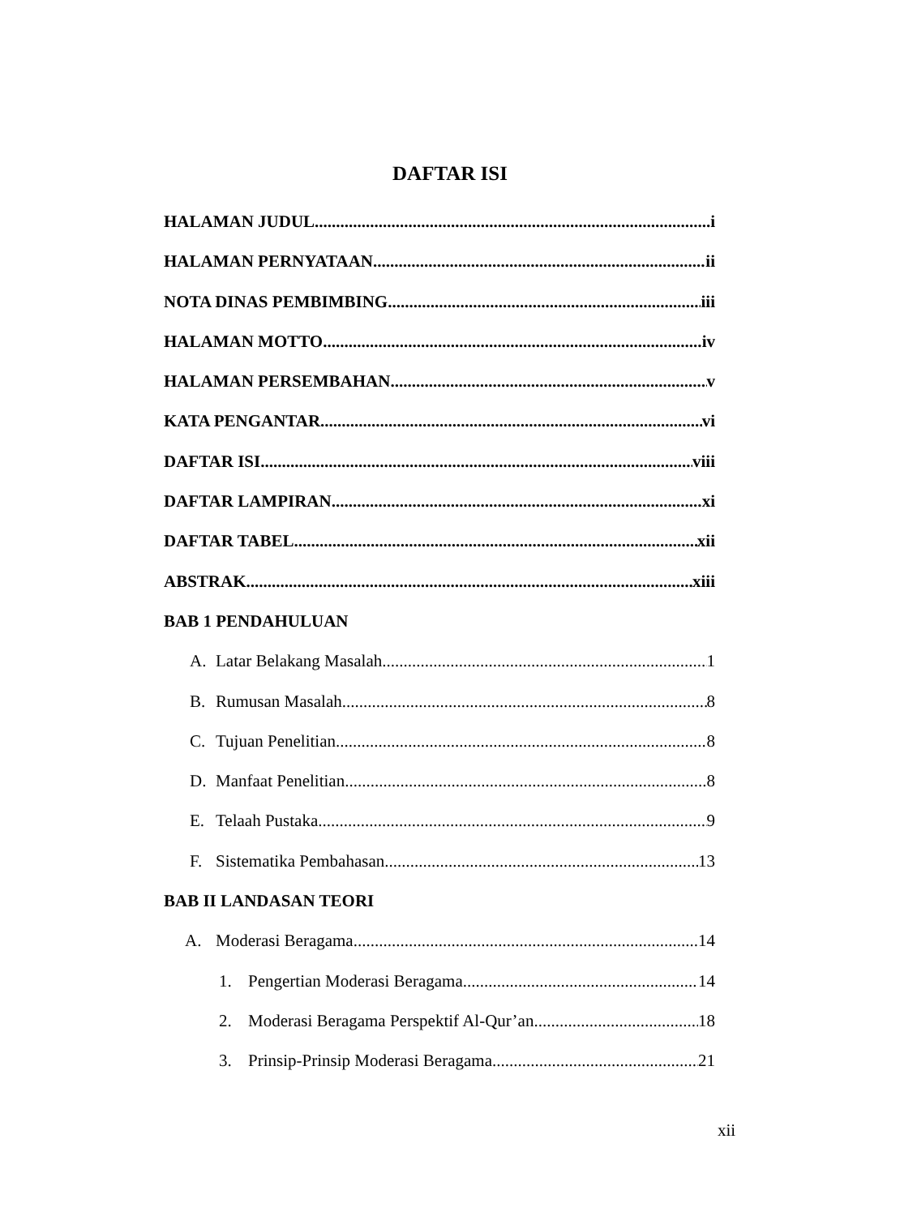DAFTAR ISI
HALAMAN JUDUL i
HALAMAN PERNYATAAN ii
NOTA DINAS PEMBIMBING iii
HALAMAN MOTTO iv
HALAMAN PERSEMBAHAN v
KATA PENGANTAR vi
DAFTAR ISI viii
DAFTAR LAMPIRAN xi
DAFTAR TABEL xii
ABSTRAK xiii
BAB 1 PENDAHULUAN
A. Latar Belakang Masalah 1
B. Rumusan Masalah 8
C. Tujuan Penelitian 8
D. Manfaat Penelitian 8
E. Telaah Pustaka 9
F. Sistematika Pembahasan 13
BAB II LANDASAN TEORI
A. Moderasi Beragama 14
1. Pengertian Moderasi Beragama 14
2. Moderasi Beragama Perspektif Al-Qur’an 18
3. Prinsip-Prinsip Moderasi Beragama 21
xii